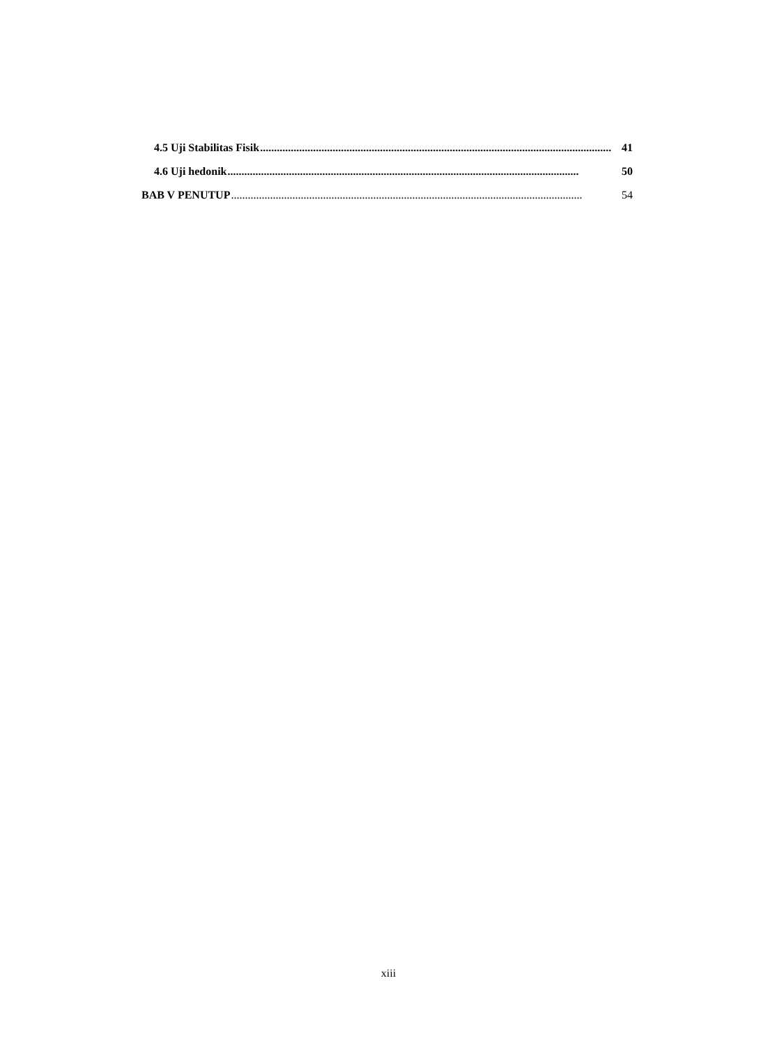4.5 Uji Stabilitas Fisik .............................................................................................................................. 41
4.6 Uji hedonik.............................................................................................................................. 50
BAB V PENUTUP.............................................................................................................................. 54
xiii